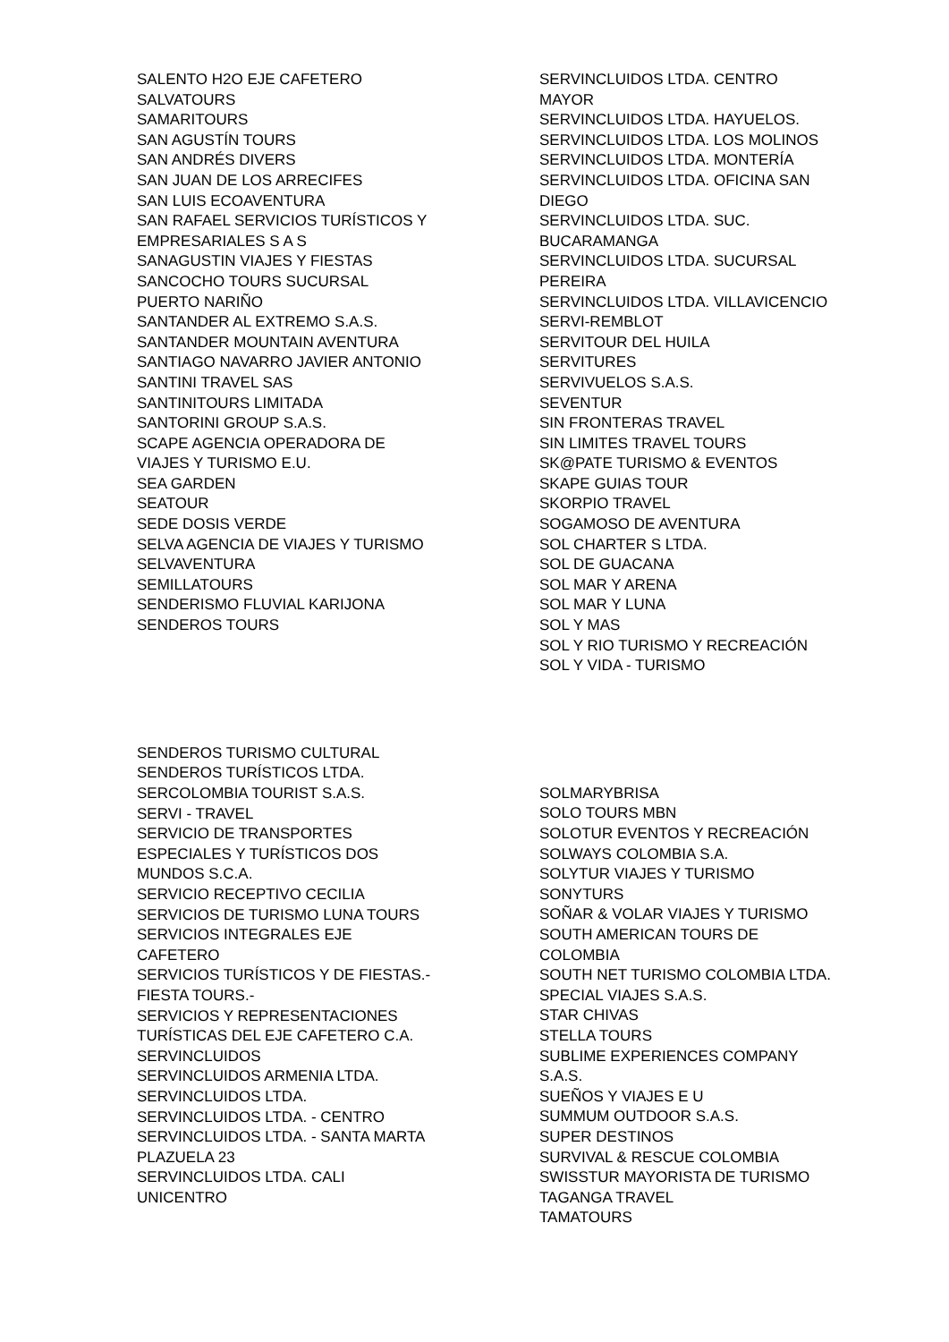SALENTO H2O EJE CAFETERO
SALVATOURS
SAMARITOURS
SAN AGUSTÍN TOURS
SAN ANDRÉS DIVERS
SAN JUAN DE LOS ARRECIFES
SAN LUIS ECOAVENTURA
SAN RAFAEL SERVICIOS TURÍSTICOS Y
EMPRESARIALES S A S
SANAGUSTIN VIAJES Y FIESTAS
SANCOCHO TOURS SUCURSAL
PUERTO NARIÑO
SANTANDER AL EXTREMO S.A.S.
SANTANDER MOUNTAIN AVENTURA
SANTIAGO NAVARRO JAVIER ANTONIO
SANTINI TRAVEL SAS
SANTINITOURS LIMITADA
SANTORINI GROUP S.A.S.
SCAPE AGENCIA OPERADORA DE
VIAJES Y TURISMO E.U.
SEA GARDEN
SEATOUR
SEDE DOSIS VERDE
SELVA AGENCIA DE VIAJES Y TURISMO
SELVAVENTURA
SEMILLATOURS
SENDERISMO FLUVIAL KARIJONA
SENDEROS TOURS
SERVINCLUIDOS LTDA. CENTRO
MAYOR
SERVINCLUIDOS LTDA. HAYUELOS.
SERVINCLUIDOS LTDA. LOS MOLINOS
SERVINCLUIDOS LTDA. MONTERÍA
SERVINCLUIDOS LTDA. OFICINA SAN
DIEGO
SERVINCLUIDOS LTDA. SUC.
BUCARAMANGA
SERVINCLUIDOS LTDA. SUCURSAL
PEREIRA
SERVINCLUIDOS LTDA. VILLAVICENCIO
SERVI-REMBLOT
SERVITOUR DEL HUILA
SERVITURES
SERVIVUELOS S.A.S.
SEVENTUR
SIN FRONTERAS TRAVEL
SIN LIMITES TRAVEL TOURS
SK@PATE TURISMO & EVENTOS
SKAPE GUIAS TOUR
SKORPIO TRAVEL
SOGAMOSO DE AVENTURA
SOL CHARTER S LTDA.
SOL DE GUACANA
SOL MAR Y ARENA
SOL MAR Y LUNA
SOL Y MAS
SOL Y RIO TURISMO Y RECREACIÓN
SOL Y VIDA - TURISMO
SENDEROS TURISMO CULTURAL
SENDEROS TURÍSTICOS LTDA.
SERCOLOMBIA TOURIST S.A.S.
SERVI - TRAVEL
SERVICIO DE TRANSPORTES
ESPECIALES Y TURÍSTICOS DOS
MUNDOS S.C.A.
SERVICIO RECEPTIVO CECILIA
SERVICIOS DE TURISMO LUNA TOURS
SERVICIOS INTEGRALES EJE
CAFETERO
SERVICIOS TURÍSTICOS Y DE FIESTAS.-
FIESTA TOURS.-
SERVICIOS Y REPRESENTACIONES
TURÍSTICAS DEL EJE CAFETERO C.A.
SERVINCLUIDOS
SERVINCLUIDOS ARMENIA LTDA.
SERVINCLUIDOS LTDA.
SERVINCLUIDOS LTDA. - CENTRO
SERVINCLUIDOS LTDA. - SANTA MARTA
PLAZUELA 23
SERVINCLUIDOS LTDA. CALI
UNICENTRO
SOLMARYBRISA
SOLO TOURS MBN
SOLOTUR EVENTOS Y RECREACIÓN
SOLWAYS COLOMBIA S.A.
SOLYTUR VIAJES Y TURISMO
SONYTURS
SOÑAR & VOLAR VIAJES Y TURISMO
SOUTH AMERICAN TOURS DE
COLOMBIA
SOUTH NET TURISMO COLOMBIA LTDA.
SPECIAL VIAJES S.A.S.
STAR CHIVAS
STELLA TOURS
SUBLIME EXPERIENCES COMPANY
S.A.S.
SUEÑOS Y VIAJES E U
SUMMUM OUTDOOR S.A.S.
SUPER DESTINOS
SURVIVAL & RESCUE COLOMBIA
SWISSTUR MAYORISTA DE TURISMO
TAGANGA TRAVEL
TAMATOURS